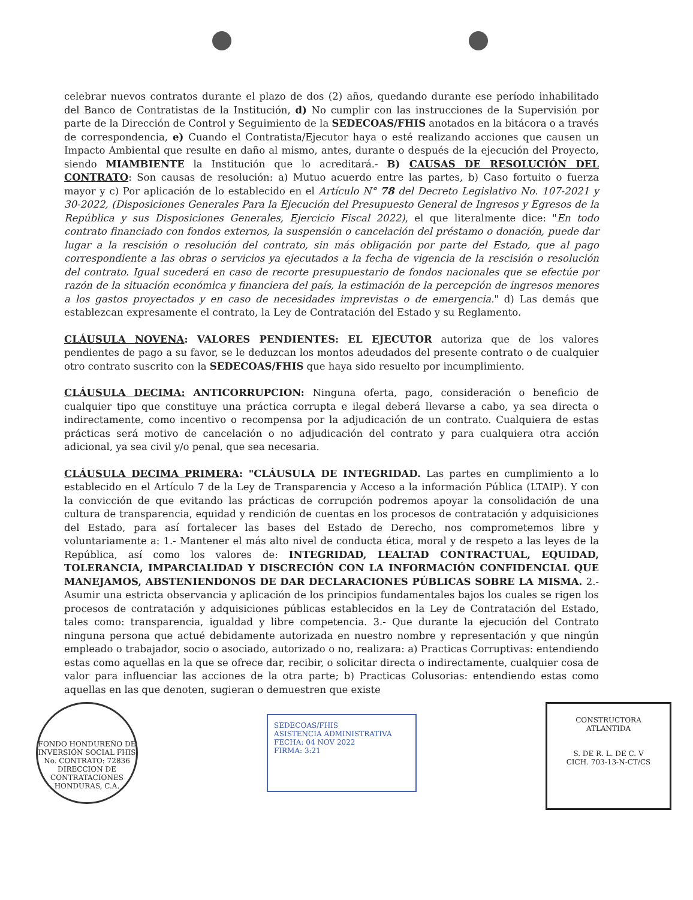celebrar nuevos contratos durante el plazo de dos (2) años, quedando durante ese período inhabilitado del Banco de Contratistas de la Institución, d) No cumplir con las instrucciones de la Supervisión por parte de la Dirección de Control y Seguimiento de la SEDECOAS/FHIS anotados en la bitácora o a través de correspondencia, e) Cuando el Contratista/Ejecutor haya o esté realizando acciones que causen un Impacto Ambiental que resulte en daño al mismo, antes, durante o después de la ejecución del Proyecto, siendo MIAMBIENTE la Institución que lo acreditará.- B) CAUSAS DE RESOLUCIÓN DEL CONTRATO: Son causas de resolución: a) Mutuo acuerdo entre las partes, b) Caso fortuito o fuerza mayor y c) Por aplicación de lo establecido en el Artículo N° 78 del Decreto Legislativo No. 107-2021 y 30-2022, (Disposiciones Generales Para la Ejecución del Presupuesto General de Ingresos y Egresos de la República y sus Disposiciones Generales, Ejercicio Fiscal 2022), el que literalmente dice: "En todo contrato financiado con fondos externos, la suspensión o cancelación del préstamo o donación, puede dar lugar a la rescisión o resolución del contrato, sin más obligación por parte del Estado, que al pago correspondiente a las obras o servicios ya ejecutados a la fecha de vigencia de la rescisión o resolución del contrato. Igual sucederá en caso de recorte presupuestario de fondos nacionales que se efectúe por razón de la situación económica y financiera del país, la estimación de la percepción de ingresos menores a los gastos proyectados y en caso de necesidades imprevistas o de emergencia." d) Las demás que establezcan expresamente el contrato, la Ley de Contratación del Estado y su Reglamento.
CLÁUSULA NOVENA: VALORES PENDIENTES: EL EJECUTOR autoriza que de los valores pendientes de pago a su favor, se le deduzcan los montos adeudados del presente contrato o de cualquier otro contrato suscrito con la SEDECOAS/FHIS que haya sido resuelto por incumplimiento.
CLÁUSULA DECIMA: ANTICORRUPCION: Ninguna oferta, pago, consideración o beneficio de cualquier tipo que constituye una práctica corrupta e ilegal deberá llevarse a cabo, ya sea directa o indirectamente, como incentivo o recompensa por la adjudicación de un contrato. Cualquiera de estas prácticas será motivo de cancelación o no adjudicación del contrato y para cualquiera otra acción adicional, ya sea civil y/o penal, que sea necesaria.
CLÁUSULA DECIMA PRIMERA: "CLÁUSULA DE INTEGRIDAD. Las partes en cumplimiento a lo establecido en el Artículo 7 de la Ley de Transparencia y Acceso a la información Pública (LTAIP). Y con la convicción de que evitando las prácticas de corrupción podremos apoyar la consolidación de una cultura de transparencia, equidad y rendición de cuentas en los procesos de contratación y adquisiciones del Estado, para así fortalecer las bases del Estado de Derecho, nos comprometemos libre y voluntariamente a: 1.- Mantener el más alto nivel de conducta ética, moral y de respeto a las leyes de la República, así como los valores de: INTEGRIDAD, LEALTAD CONTRACTUAL, EQUIDAD, TOLERANCIA, IMPARCIALIDAD Y DISCRECIÓN CON LA INFORMACIÓN CONFIDENCIAL QUE MANEJAMOS, ABSTENIENDONOS DE DAR DECLARACIONES PÚBLICAS SOBRE LA MISMA. 2.- Asumir una estricta observancia y aplicación de los principios fundamentales bajos los cuales se rigen los procesos de contratación y adquisiciones públicas establecidos en la Ley de Contratación del Estado, tales como: transparencia, igualdad y libre competencia. 3.- Que durante la ejecución del Contrato ninguna persona que actué debidamente autorizada en nuestro nombre y representación y que ningún empleado o trabajador, socio o asociado, autorizado o no, realizara: a) Practicas Corruptivas: entendiendo estas como aquellas en la que se ofrece dar, recibir, o solicitar directa o indirectamente, cualquier cosa de valor para influenciar las acciones de la otra parte; b) Practicas Colusorias: entendiendo estas como aquellas en las que denoten, sugieran o demuestren que existe
FONDO HONDUREÑO DE INVERSIÓN SOCIAL FHIS
No. CONTRATO: 72836
DIRECCION DE CONTRATACIONES
HONDURAS, C.A.
SEDECOAS/FHIS
ASISTENCIA ADMINISTRATIVA
FECHA: 04 NOV 2022
FIRMA: 3:21
CONSTRUCTORA
ATLANTIDA
S. DE R. L. DE C. V
CICH. 703-13-N-CT/CS